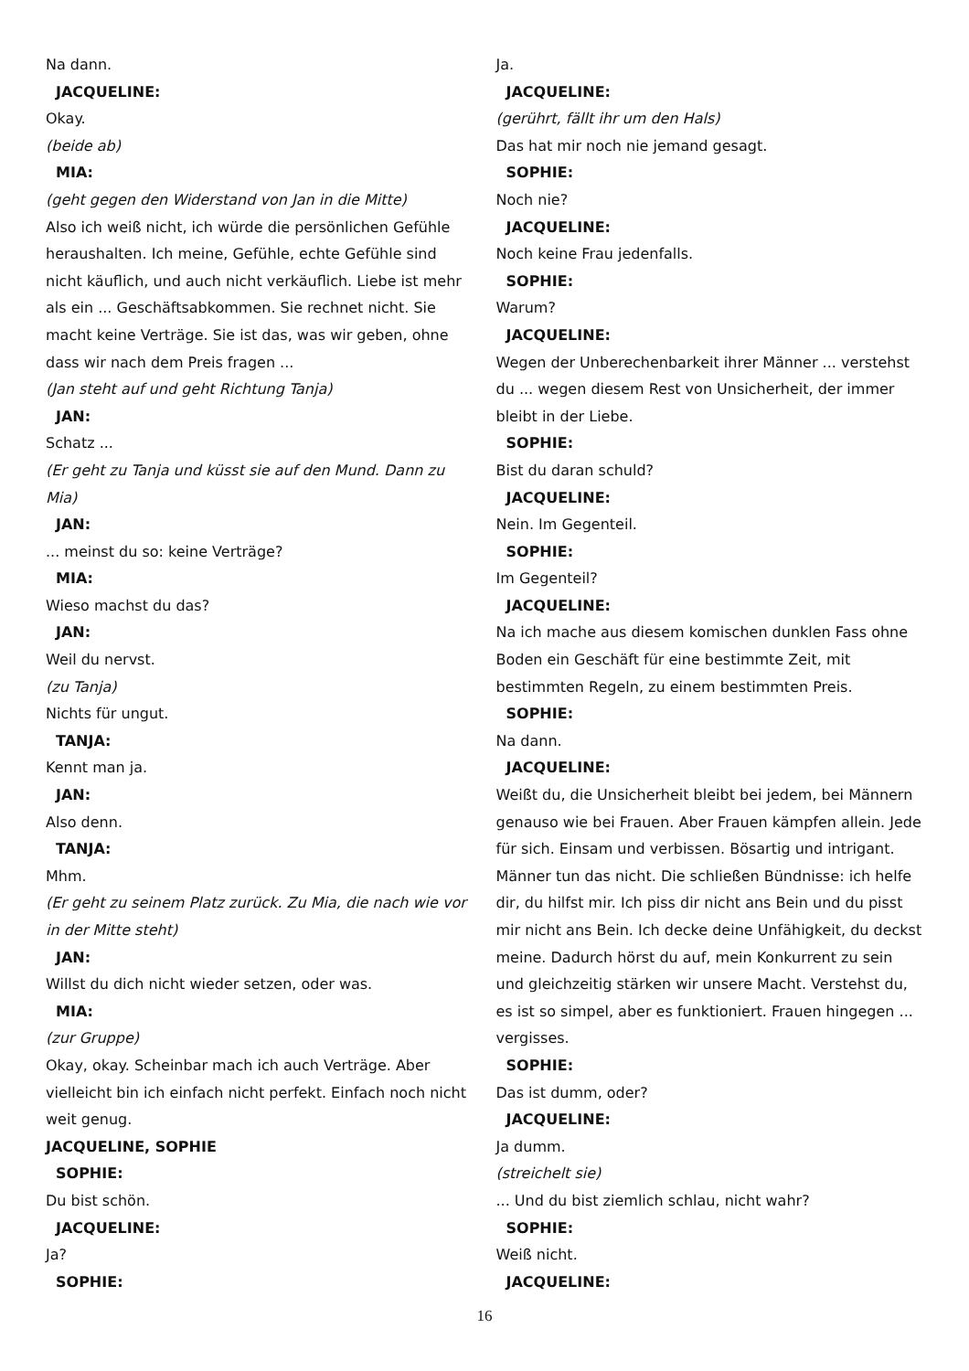Na dann.
JACQUELINE:
Okay.
(beide ab)
MIA:
(geht gegen den Widerstand von Jan in die Mitte)
Also ich weiß nicht, ich würde die persönlichen Gefühle heraushalten. Ich meine, Gefühle, echte Gefühle sind nicht käuflich, und auch nicht verkäuflich. Liebe ist mehr als ein ... Geschäftsabkommen. Sie rechnet nicht. Sie macht keine Verträge. Sie ist das, was wir geben, ohne dass wir nach dem Preis fragen ...
(Jan steht auf und geht Richtung Tanja)
JAN:
Schatz ...
(Er geht zu Tanja und küsst sie auf den Mund. Dann zu Mia)
JAN:
... meinst du so: keine Verträge?
MIA:
Wieso machst du das?
JAN:
Weil du nervst.
(zu Tanja)
Nichts für ungut.
TANJA:
Kennt man ja.
JAN:
Also denn.
TANJA:
Mhm.
(Er geht zu seinem Platz zurück. Zu Mia, die nach wie vor in der Mitte steht)
JAN:
Willst du dich nicht wieder setzen, oder was.
MIA:
(zur Gruppe)
Okay, okay. Scheinbar mach ich auch Verträge. Aber vielleicht bin ich einfach nicht perfekt. Einfach noch nicht weit genug.
JACQUELINE, SOPHIE
SOPHIE:
Du bist schön.
JACQUELINE:
Ja?
SOPHIE:
Ja.
JACQUELINE:
(gerührt, fällt ihr um den Hals)
Das hat mir noch nie jemand gesagt.
SOPHIE:
Noch nie?
JACQUELINE:
Noch keine Frau jedenfalls.
SOPHIE:
Warum?
JACQUELINE:
Wegen der Unberechenbarkeit ihrer Männer ... verstehst du ... wegen diesem Rest von Unsicherheit, der immer bleibt in der Liebe.
SOPHIE:
Bist du daran schuld?
JACQUELINE:
Nein. Im Gegenteil.
SOPHIE:
Im Gegenteil?
JACQUELINE:
Na ich mache aus diesem komischen dunklen Fass ohne Boden ein Geschäft für eine bestimmte Zeit, mit bestimmten Regeln, zu einem bestimmten Preis.
SOPHIE:
Na dann.
JACQUELINE:
Weißt du, die Unsicherheit bleibt bei jedem, bei Männern genauso wie bei Frauen. Aber Frauen kämpfen allein. Jede für sich. Einsam und verbissen. Bösartig und intrigant. Männer tun das nicht. Die schließen Bündnisse: ich helfe dir, du hilfst mir. Ich piss dir nicht ans Bein und du pisst mir nicht ans Bein. Ich decke deine Unfähigkeit, du deckst meine. Dadurch hörst du auf, mein Konkurrent zu sein und gleichzeitig stärken wir unsere Macht. Verstehst du, es ist so simpel, aber es funktioniert. Frauen hingegen ... vergisses.
SOPHIE:
Das ist dumm, oder?
JACQUELINE:
Ja dumm.
(streichelt sie)
... Und du bist ziemlich schlau, nicht wahr?
SOPHIE:
Weiß nicht.
JACQUELINE:
16